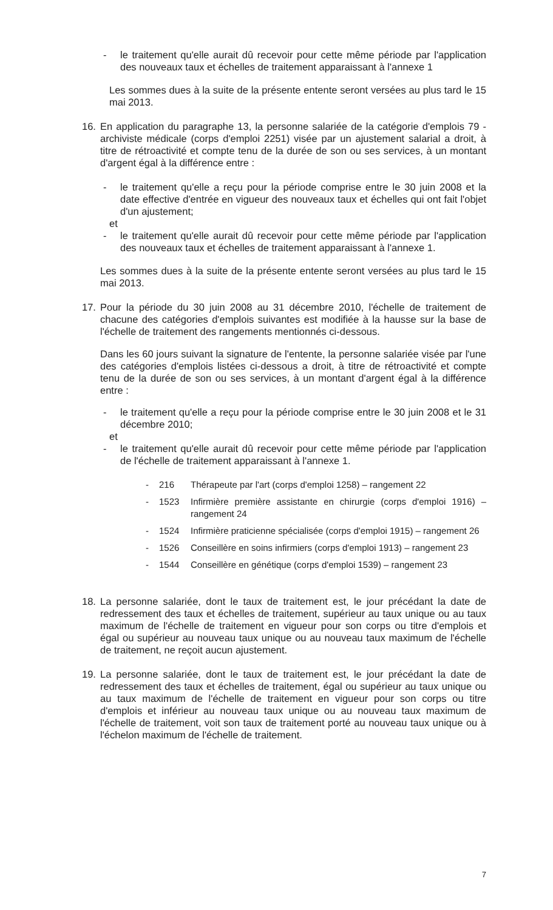- le traitement qu'elle aurait dû recevoir pour cette même période par l'application des nouveaux taux et échelles de traitement apparaissant à l'annexe 1
Les sommes dues à la suite de la présente entente seront versées au plus tard le 15 mai 2013.
16. En application du paragraphe 13, la personne salariée de la catégorie d'emplois 79 - archiviste médicale (corps d'emploi 2251) visée par un ajustement salarial a droit, à titre de rétroactivité et compte tenu de la durée de son ou ses services, à un montant d'argent égal à la différence entre :
- le traitement qu'elle a reçu pour la période comprise entre le 30 juin 2008 et la date effective d'entrée en vigueur des nouveaux taux et échelles qui ont fait l'objet d'un ajustement;
et
- le traitement qu'elle aurait dû recevoir pour cette même période par l'application des nouveaux taux et échelles de traitement apparaissant à l'annexe 1.
Les sommes dues à la suite de la présente entente seront versées au plus tard le 15 mai 2013.
17. Pour la période du 30 juin 2008 au 31 décembre 2010, l'échelle de traitement de chacune des catégories d'emplois suivantes est modifiée à la hausse sur la base de l'échelle de traitement des rangements mentionnés ci-dessous.
Dans les 60 jours suivant la signature de l'entente, la personne salariée visée par l'une des catégories d'emplois listées ci-dessous a droit, à titre de rétroactivité et compte tenu de la durée de son ou ses services, à un montant d'argent égal à la différence entre :
- le traitement qu'elle a reçu pour la période comprise entre le 30 juin 2008 et le 31 décembre 2010;
et
- le traitement qu'elle aurait dû recevoir pour cette même période par l'application de l'échelle de traitement apparaissant à l'annexe 1.
- 216 Thérapeute par l'art (corps d'emploi 1258) – rangement 22
- 1523 Infirmière première assistante en chirurgie (corps d'emploi 1916) – rangement 24
- 1524 Infirmière praticienne spécialisée (corps d'emploi 1915) – rangement 26
- 1526 Conseillère en soins infirmiers (corps d'emploi 1913) – rangement 23
- 1544 Conseillère en génétique (corps d'emploi 1539) – rangement 23
18. La personne salariée, dont le taux de traitement est, le jour précédant la date de redressement des taux et échelles de traitement, supérieur au taux unique ou au taux maximum de l'échelle de traitement en vigueur pour son corps ou titre d'emplois et égal ou supérieur au nouveau taux unique ou au nouveau taux maximum de l'échelle de traitement, ne reçoit aucun ajustement.
19. La personne salariée, dont le taux de traitement est, le jour précédant la date de redressement des taux et échelles de traitement, égal ou supérieur au taux unique ou au taux maximum de l'échelle de traitement en vigueur pour son corps ou titre d'emplois et inférieur au nouveau taux unique ou au nouveau taux maximum de l'échelle de traitement, voit son taux de traitement porté au nouveau taux unique ou à l'échelon maximum de l'échelle de traitement.
7